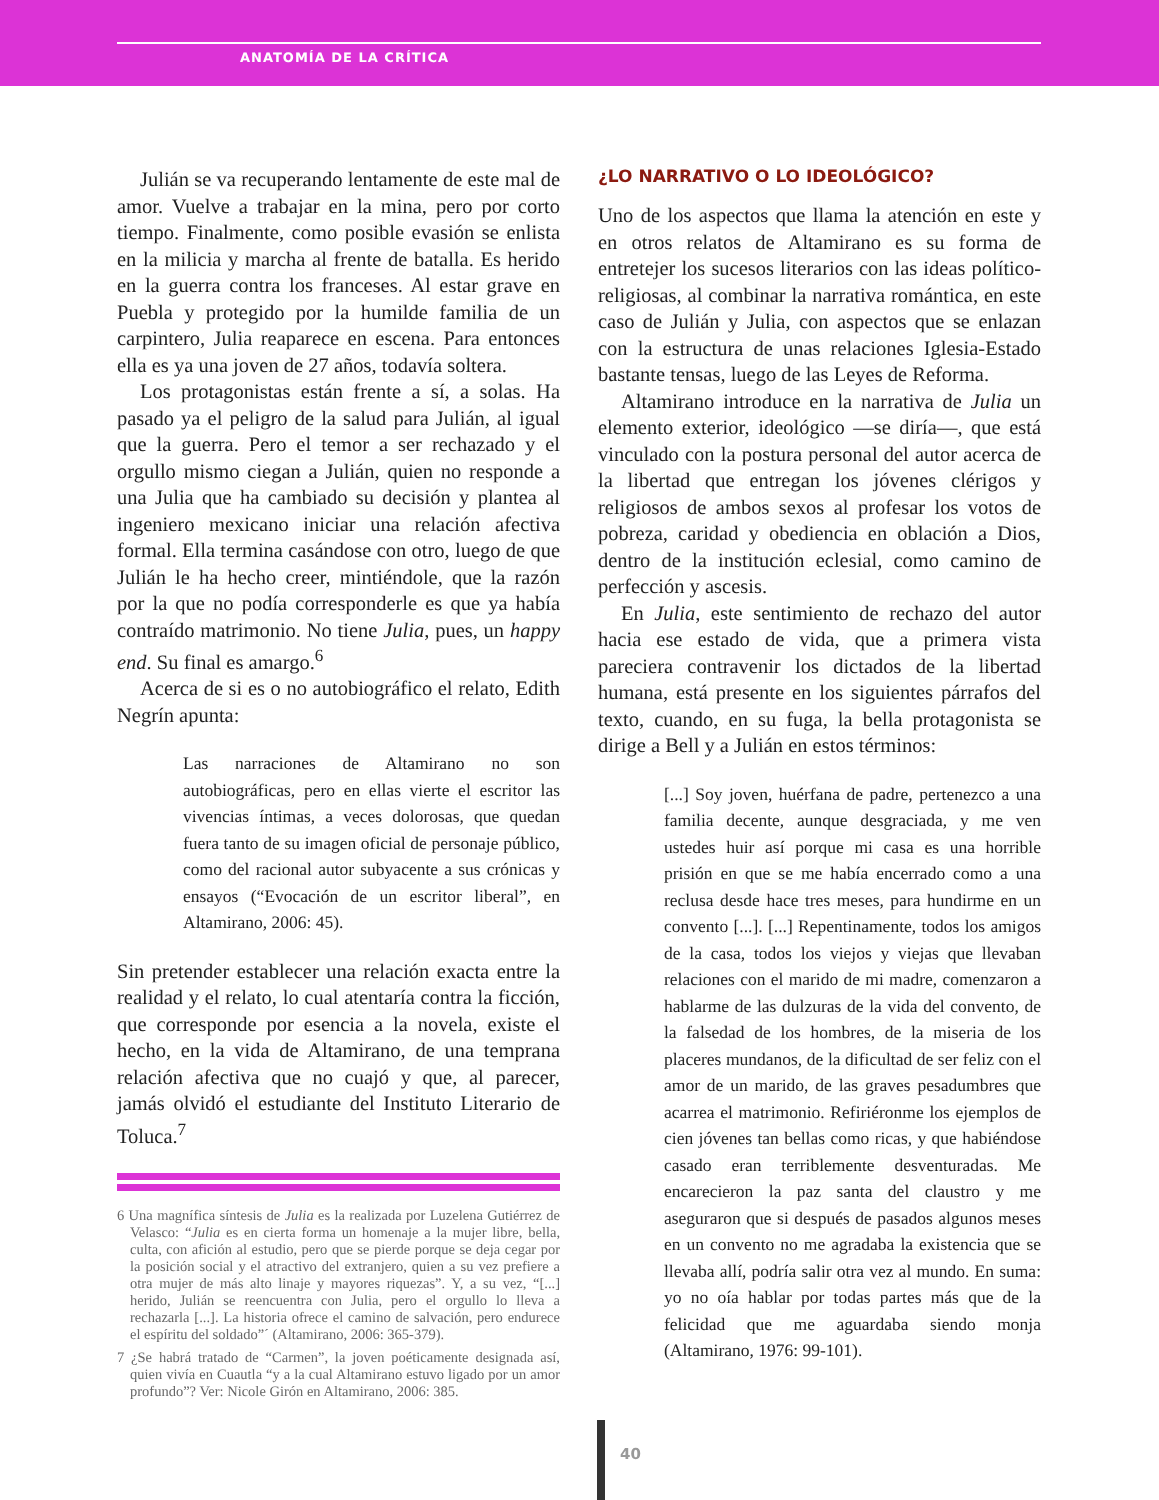ANATOMÍA DE LA CRÍTICA
Julián se va recuperando lentamente de este mal de amor. Vuelve a trabajar en la mina, pero por corto tiempo. Finalmente, como posible evasión se enlista en la milicia y marcha al frente de batalla. Es herido en la guerra contra los franceses. Al estar grave en Puebla y protegido por la humilde familia de un carpintero, Julia reaparece en escena. Para entonces ella es ya una joven de 27 años, todavía soltera.
Los protagonistas están frente a sí, a solas. Ha pasado ya el peligro de la salud para Julián, al igual que la guerra. Pero el temor a ser rechazado y el orgullo mismo ciegan a Julián, quien no responde a una Julia que ha cambiado su decisión y plantea al ingeniero mexicano iniciar una relación afectiva formal. Ella termina casándose con otro, luego de que Julián le ha hecho creer, mintiéndole, que la razón por la que no podía corresponderle es que ya había contraído matrimonio. No tiene Julia, pues, un happy end. Su final es amargo.<sup>6</sup>
Acerca de si es o no autobiográfico el relato, Edith Negrín apunta:
Las narraciones de Altamirano no son autobiográficas, pero en ellas vierte el escritor las vivencias íntimas, a veces dolorosas, que quedan fuera tanto de su imagen oficial de personaje público, como del racional autor subyacente a sus crónicas y ensayos (“Evocación de un escritor liberal”, en Altamirano, 2006: 45).
Sin pretender establecer una relación exacta entre la realidad y el relato, lo cual atentaría contra la ficción, que corresponde por esencia a la novela, existe el hecho, en la vida de Altamirano, de una temprana relación afectiva que no cuajó y que, al parecer, jamás olvidó el estudiante del Instituto Literario de Toluca.<sup>7</sup>
6 Una magnífica síntesis de Julia es la realizada por Luzelena Gutiérrez de Velasco: “Julia es en cierta forma un homenaje a la mujer libre, bella, culta, con afición al estudio, pero que se pierde porque se deja cegar por la posición social y el atractivo del extranjero, quien a su vez prefiere a otra mujer de más alto linaje y mayores riquezas”. Y, a su vez, “[...] herido, Julián se reencuentra con Julia, pero el orgullo lo lleva a rechazarla [...]. La historia ofrece el camino de salvación, pero endurece el espíritu del soldado”´ (Altamirano, 2006: 365-379).
7 ¿Se habrá tratado de “Carmen”, la joven poéticamente designada así, quien vivía en Cuautla “y a la cual Altamirano estuvo ligado por un amor profundo”? Ver: Nicole Girón en Altamirano, 2006: 385.
¿LO NARRATIVO O LO IDEOLÓGICO?
Uno de los aspectos que llama la atención en este y en otros relatos de Altamirano es su forma de entretejer los sucesos literarios con las ideas político-religiosas, al combinar la narrativa romántica, en este caso de Julián y Julia, con aspectos que se enlazan con la estructura de unas relaciones Iglesia-Estado bastante tensas, luego de las Leyes de Reforma.
Altamirano introduce en la narrativa de Julia un elemento exterior, ideológico —se diría—, que está vinculado con la postura personal del autor acerca de la libertad que entregan los jóvenes clérigos y religiosos de ambos sexos al profesar los votos de pobreza, caridad y obediencia en oblación a Dios, dentro de la institución eclesial, como camino de perfección y ascesis.
En Julia, este sentimiento de rechazo del autor hacia ese estado de vida, que a primera vista pareciera contravenir los dictados de la libertad humana, está presente en los siguientes párrafos del texto, cuando, en su fuga, la bella protagonista se dirige a Bell y a Julián en estos términos:
[...] Soy joven, huérfana de padre, pertenezco a una familia decente, aunque desgraciada, y me ven ustedes huir así porque mi casa es una horrible prisión en que se me había encerrado como a una reclusa desde hace tres meses, para hundirme en un convento [...]. [...] Repentinamente, todos los amigos de la casa, todos los viejos y viejas que llevaban relaciones con el marido de mi madre, comenzaron a hablarme de las dulzuras de la vida del convento, de la falsedad de los hombres, de la miseria de los placeres mundanos, de la dificultad de ser feliz con el amor de un marido, de las graves pesadumbres que acarrea el matrimonio. Refiriéronme los ejemplos de cien jóvenes tan bellas como ricas, y que habiéndose casado eran terriblemente desventuradas. Me encarecieron la paz santa del claustro y me aseguraron que si después de pasados algunos meses en un convento no me agradaba la existencia que se llevaba allí, podría salir otra vez al mundo. En suma: yo no oía hablar por todas partes más que de la felicidad que me aguardaba siendo monja (Altamirano, 1976: 99-101).
40